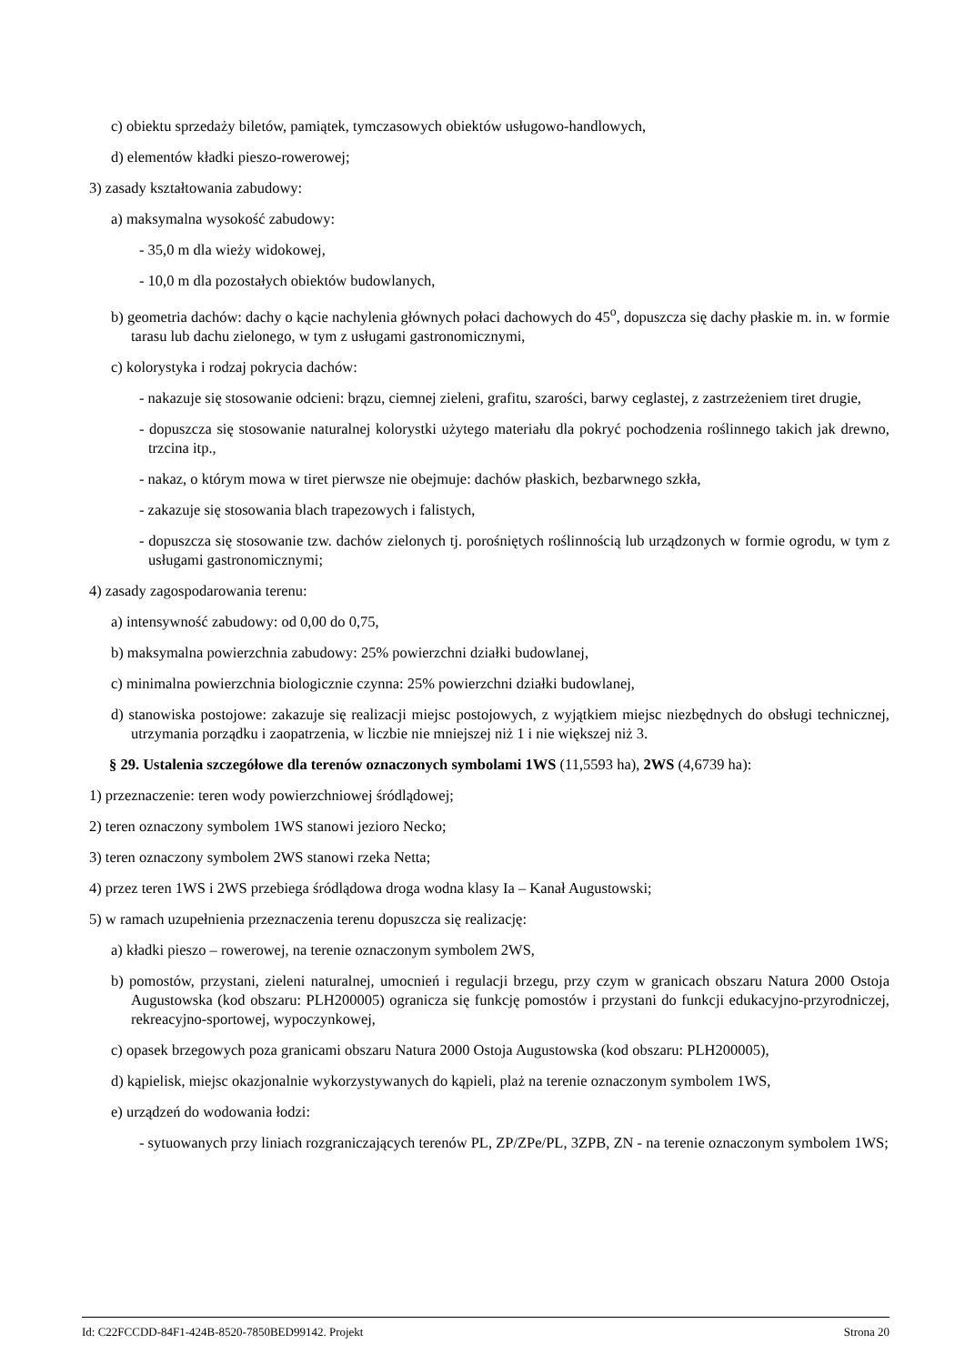c) obiektu sprzedaży biletów, pamiątek, tymczasowych obiektów usługowo-handlowych,
d) elementów kładki pieszo-rowerowej;
3) zasady kształtowania zabudowy:
a) maksymalna wysokość zabudowy:
- 35,0 m dla wieży widokowej,
- 10,0 m dla pozostałych obiektów budowlanych,
b) geometria dachów: dachy o kącie nachylenia głównych połaci dachowych do 45<sup>o</sup>, dopuszcza się dachy płaskie m. in. w formie tarasu lub dachu zielonego, w tym z usługami gastronomicznymi,
c) kolorystyka i rodzaj pokrycia dachów:
- nakazuje się stosowanie odcieni: brązu, ciemnej zieleni, grafitu, szarości, barwy ceglastej, z zastrzeżeniem tiret drugie,
- dopuszcza się stosowanie naturalnej kolorystki użytego materiału dla pokryć pochodzenia roślinnego takich jak drewno, trzcina itp.,
- nakaz, o którym mowa w tiret pierwsze nie obejmuje: dachów płaskich, bezbarwnego szkła,
- zakazuje się stosowania blach trapezowych i falistych,
- dopuszcza się stosowanie tzw. dachów zielonych tj. porośniętych roślinnością lub urządzonych w formie ogrodu, w tym z usługami gastronomicznymi;
4) zasady zagospodarowania terenu:
a) intensywność zabudowy: od 0,00 do 0,75,
b) maksymalna powierzchnia zabudowy: 25% powierzchni działki budowlanej,
c) minimalna powierzchnia biologicznie czynna: 25% powierzchni działki budowlanej,
d) stanowiska postojowe: zakazuje się realizacji miejsc postojowych, z wyjątkiem miejsc niezbędnych do obsługi technicznej, utrzymania porządku i zaopatrzenia, w liczbie nie mniejszej niż 1 i nie większej niż 3.
§ 29. Ustalenia szczegółowe dla terenów oznaczonych symbolami 1WS (11,5593 ha), 2WS (4,6739 ha):
1) przeznaczenie: teren wody powierzchniowej śródlądowej;
2) teren oznaczony symbolem 1WS stanowi jezioro Necko;
3) teren oznaczony symbolem 2WS stanowi rzeka Netta;
4) przez teren 1WS i 2WS przebiega śródlądowa droga wodna klasy Ia – Kanał Augustowski;
5) w ramach uzupełnienia przeznaczenia terenu dopuszcza się realizację:
a) kładki pieszo – rowerowej, na terenie oznaczonym symbolem 2WS,
b) pomostów, przystani, zieleni naturalnej, umocnień i regulacji brzegu, przy czym w granicach obszaru Natura 2000 Ostoja Augustowska (kod obszaru: PLH200005) ogranicza się funkcję pomostów i przystani do funkcji edukacyjno-przyrodniczej, rekreacyjno-sportowej, wypoczynkowej,
c) opasek brzegowych poza granicami obszaru Natura 2000 Ostoja Augustowska (kod obszaru: PLH200005),
d) kąpielisk, miejsc okazjonalnie wykorzystywanych do kąpieli, plaż na terenie oznaczonym symbolem 1WS,
e) urządzeń do wodowania łodzi:
- sytuowanych przy liniach rozgraniczających terenów PL, ZP/ZPe/PL, 3ZPB, ZN - na terenie oznaczonym symbolem 1WS;
Id: C22FCCDD-84F1-424B-8520-7850BED99142. Projekt Strona 20